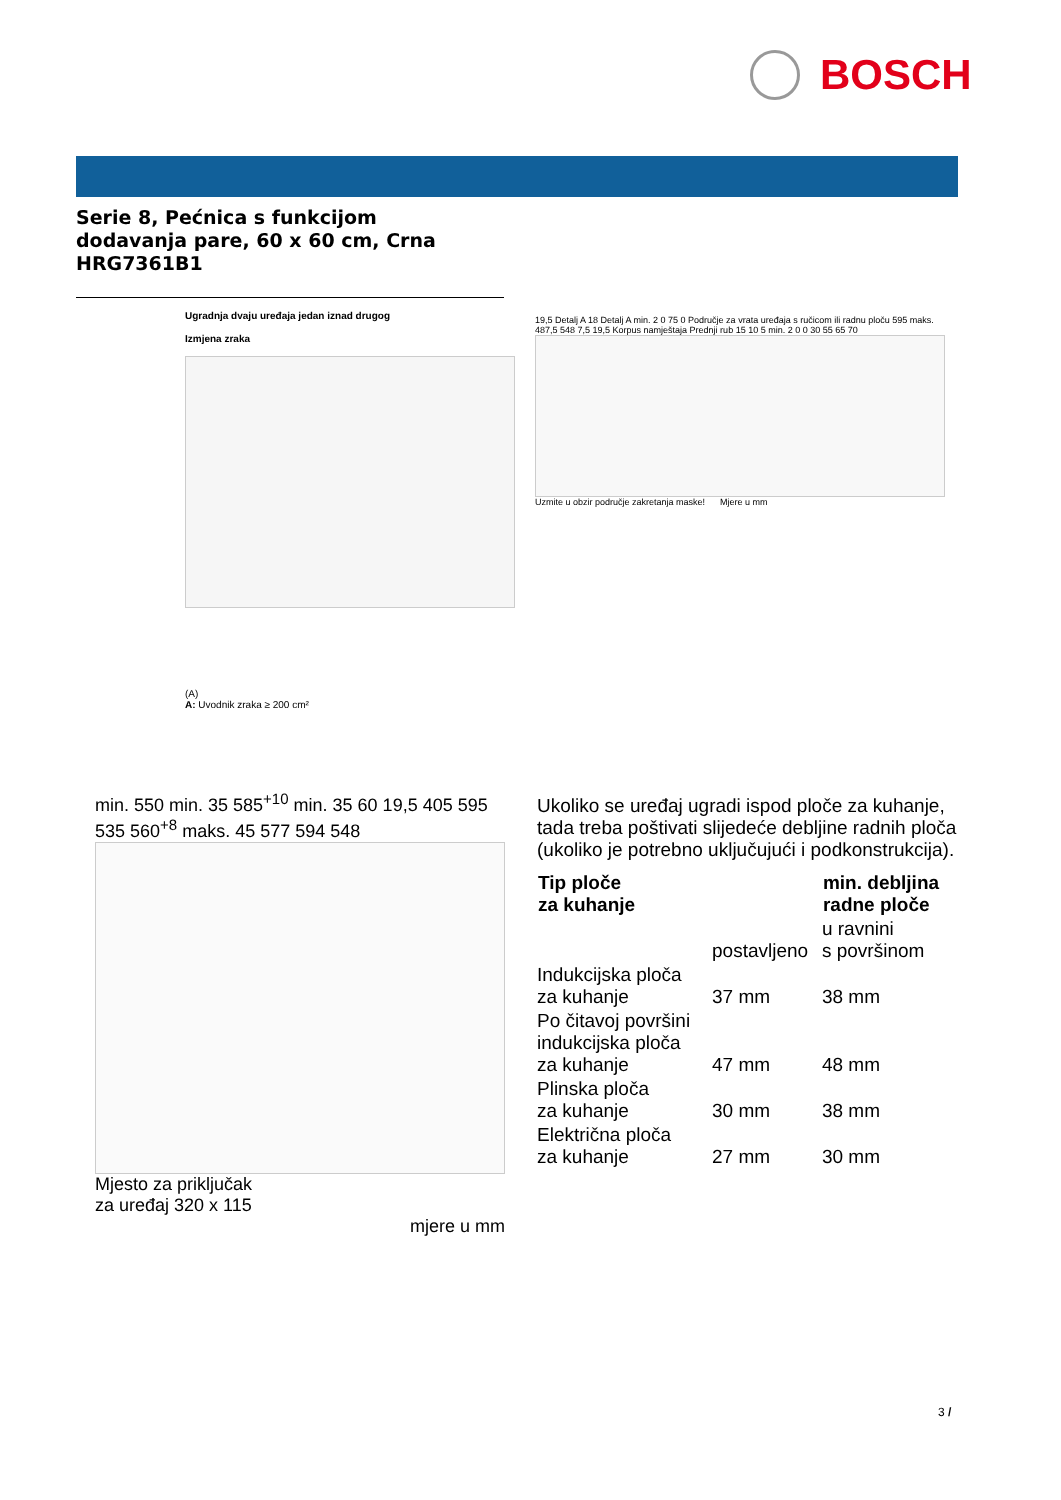BOSCH
Serie 8, Pećnica s funkcijom
dodavanja pare, 60 x 60 cm, Crna
HRG7361B1
Ugradnja dvaju uređaja jedan iznad drugog
Izmjena zraka
(A)
A: Uvodnik zraka ≥ 200 cm²
19,5 Detalj A 18 Detalj A min. 2 0 75 0 Područje za vrata uređaja s ručicom ili radnu ploču 595 maks. 487,5 548 7,5 19,5 Korpus namještaja Prednji rub 15 10 5 min. 2 0 0 30 55 65 70
Uzmite u obzir područje zakretanja maske! Mjere u mm
min. 550 min. 35 585<sup>+10</sup> min. 35 60 19,5 405 595 535 560<sup>+8</sup> maks. 45 577 594 548
Mjesto za priključak
za uređaj 320 x 115
mjere u mm
Ukoliko se uređaj ugradi ispod ploče za kuhanje, tada treba poštivati slijedeće debljine radnih ploča (ukoliko je potrebno uključujući i podkonstrukcija).
| Tip ploče za kuhanje | | min. debljina radne ploče |
| --- | --- | --- |
| | postavljeno | u ravnini s površinom |
| Indukcijska ploča za kuhanje | 37 mm | 38 mm |
| Po čitavoj površini indukcijska ploča za kuhanje | 47 mm | 48 mm |
| Plinska ploča za kuhanje | 30 mm | 38 mm |
| Električna ploča za kuhanje | 27 mm | 30 mm |
3 /